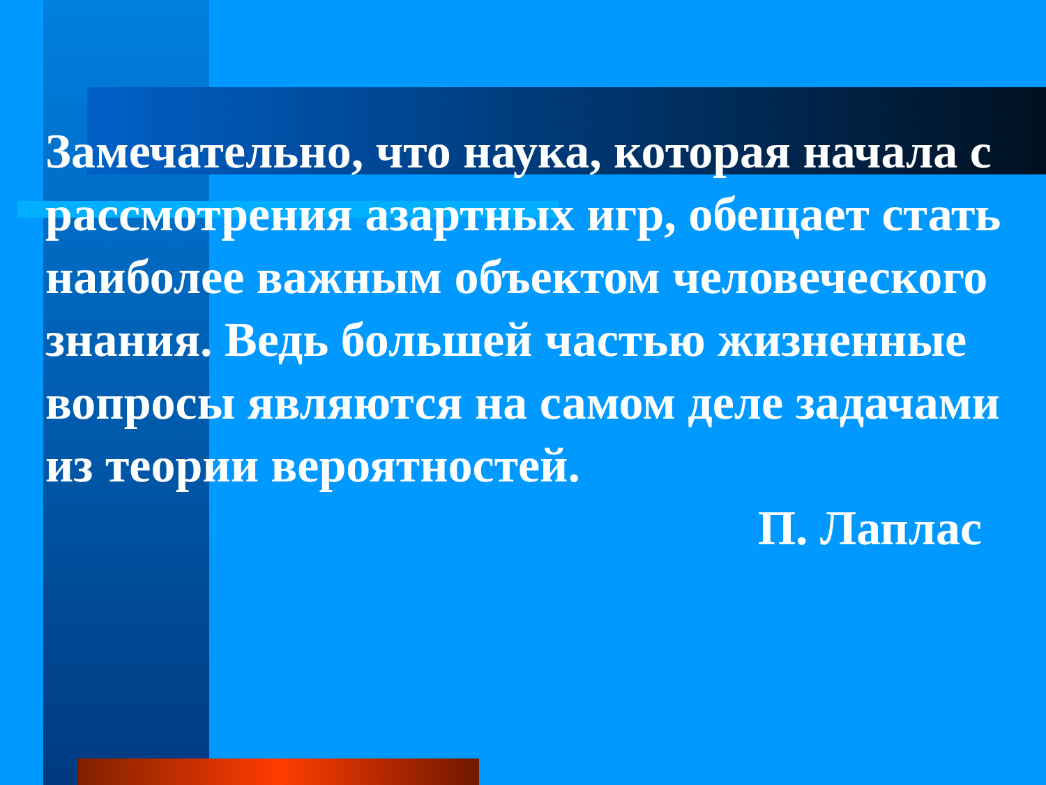Замечательно, что наука, которая начала с рассмотрения азартных игр, обещает стать наиболее важным объектом человеческого знания. Ведь большей частью жизненные вопросы являются на самом деле задачами из теории вероятностей.
П. Лаплас